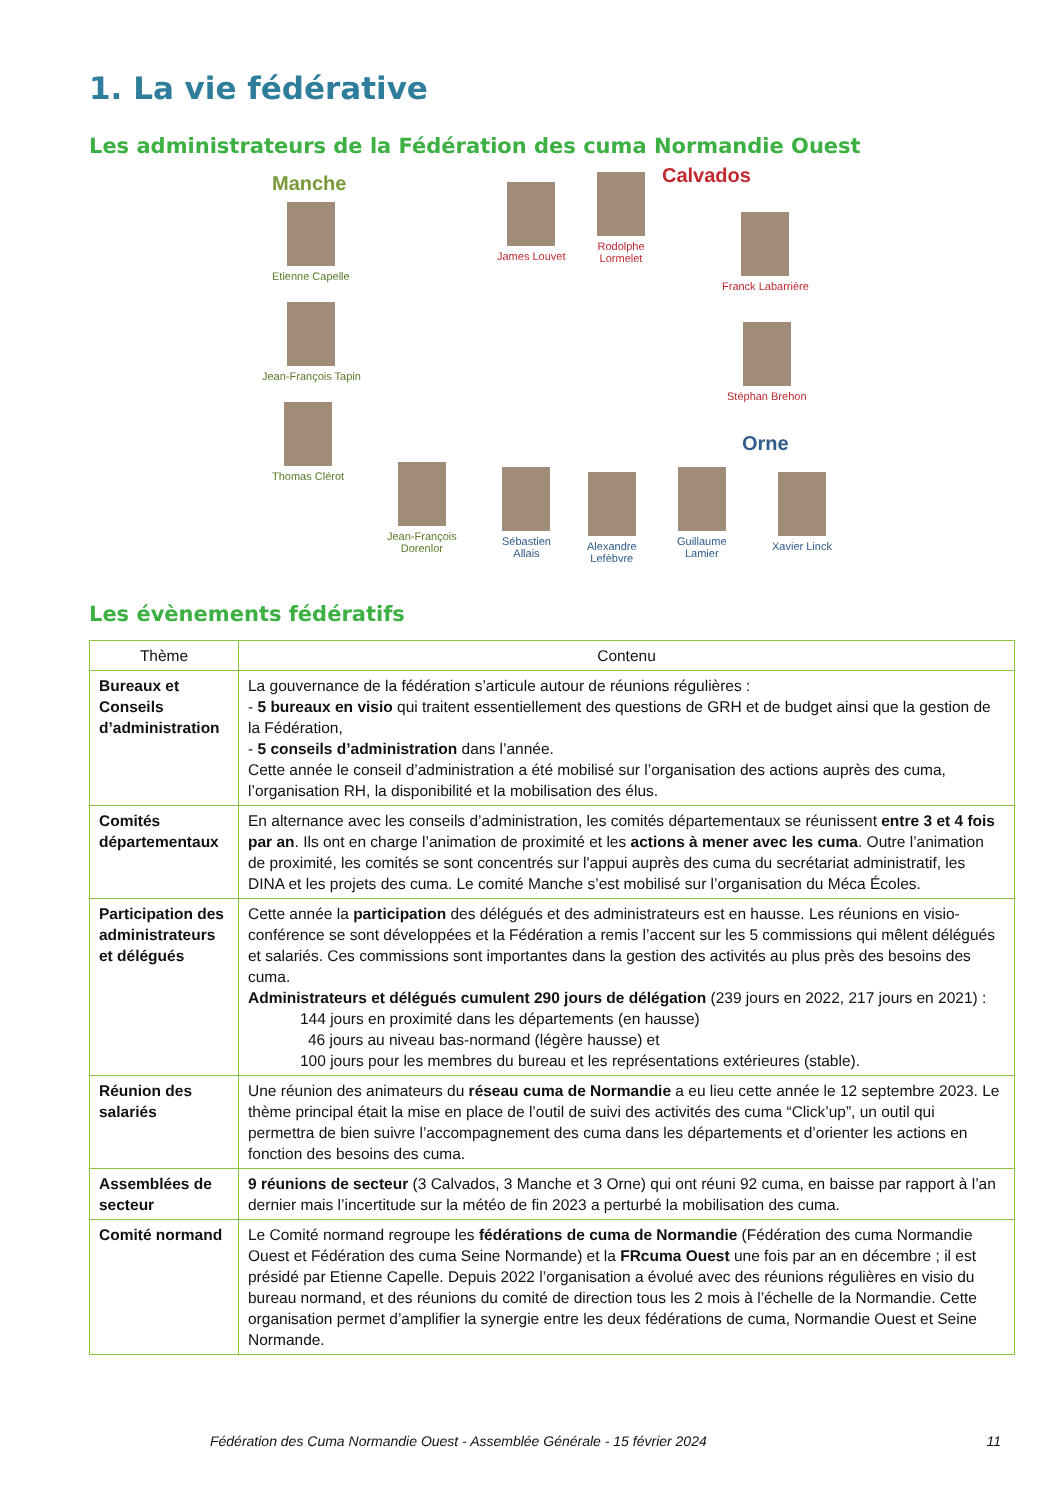1. La vie fédérative
Les administrateurs de la Fédération des cuma Normandie Ouest
Manche Calvados
Orne
Etienne Capelle
Jean-François Tapin
Thomas Clérot
James Louvet
Rodolphe
Lormelet
Franck Labarrière
Stéphan Brehon
Jean-François
Dorenlor
Sébastien
Allais
Alexandre
Lefèbvre
Guillaume
Lamier
Xavier Linck
Les évènements fédératifs
| Thème | Contenu |
| --- | --- |
| Bureaux et Conseils d’administration | La gouvernance de la fédération s’articule autour de réunions régulières : - 5 bureaux en visio qui traitent essentiellement des questions de GRH et de budget ainsi que la gestion de la Fédération, - 5 conseils d’administration dans l’année. Cette année le conseil d’administration a été mobilisé sur l’organisation des actions auprès des cuma, l’organisation RH, la disponibilité et la mobilisation des élus. |
| Comités départementaux | En alternance avec les conseils d’administration, les comités départementaux se réunissent entre 3 et 4 fois par an . Ils ont en charge l’animation de proximité et les actions à mener avec les cuma . Outre l’animation de proximité, les comités se sont concentrés sur l'appui auprès des cuma du secrétariat administratif, les DINA et les projets des cuma. Le comité Manche s’est mobilisé sur l’organisation du Méca Écoles. |
| Participation des administrateurs et délégués | Cette année la participation des délégués et des administrateurs est en hausse. Les réunions en visio-conférence se sont développées et la Fédération a remis l’accent sur les 5 commissions qui mêlent délégués et salariés. Ces commissions sont importantes dans la gestion des activités au plus près des besoins des cuma. Administrateurs et délégués cumulent 290 jours de délégation (239 jours en 2022, 217 jours en 2021) : 144 jours en proximité dans les départements (en hausse) 46 jours au niveau bas-normand (légère hausse) et 100 jours pour les membres du bureau et les représentations extérieures (stable). |
| Réunion des salariés | Une réunion des animateurs du réseau cuma de Normandie a eu lieu cette année le 12 septembre 2023. Le thème principal était la mise en place de l’outil de suivi des activités des cuma “Click’up”, un outil qui permettra de bien suivre l’accompagnement des cuma dans les départements et d’orienter les actions en fonction des besoins des cuma. |
| Assemblées de secteur | 9 réunions de secteur (3 Calvados, 3 Manche et 3 Orne) qui ont réuni 92 cuma, en baisse par rapport à l’an dernier mais l’incertitude sur la météo de fin 2023 a perturbé la mobilisation des cuma. |
| Comité normand | Le Comité normand regroupe les fédérations de cuma de Normandie (Fédération des cuma Normandie Ouest et Fédération des cuma Seine Normande) et la FRcuma Ouest une fois par an en décembre ; il est présidé par Etienne Capelle. Depuis 2022 l’organisation a évolué avec des réunions régulières en visio du bureau normand, et des réunions du comité de direction tous les 2 mois à l’échelle de la Normandie. Cette organisation permet d’amplifier la synergie entre les deux fédérations de cuma, Normandie Ouest et Seine Normande. |
Fédération des Cuma Normandie Ouest - Assemblée Générale - 15 février 2024 11